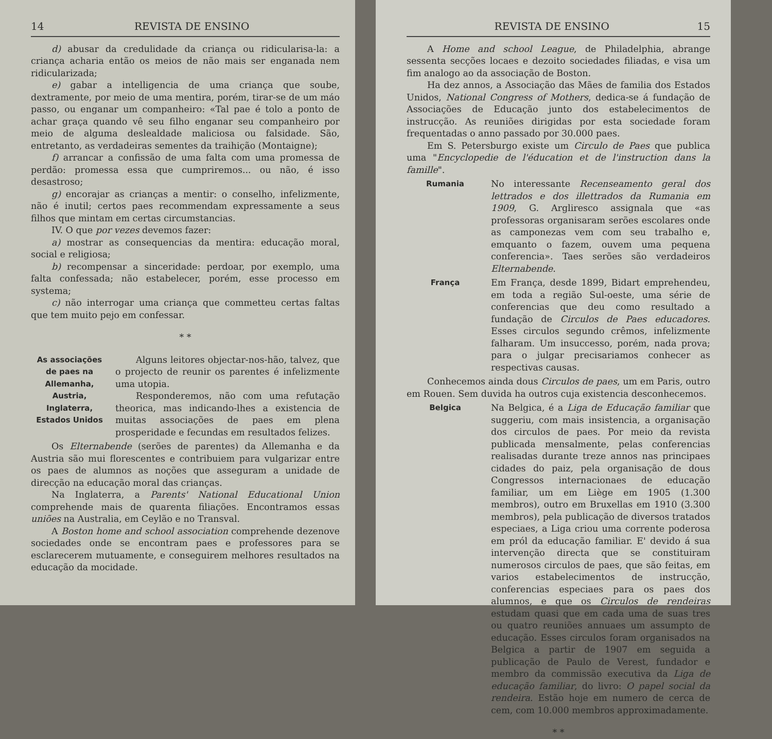14 REVISTA DE ENSINO
d) abusar da credulidade da criança ou ridicularisa-la: a criança acharia então os meios de não mais ser enganada nem ridicularizada;
e) gabar a intelligencia de uma criança que soube, dextramente, por meio de uma mentira, porém, tirar-se de um máo passo, ou enganar um companheiro: «Tal pae é tolo a ponto de achar graça quando vê seu filho enganar seu companheiro por meio de alguma deslealdade maliciosa ou falsidade. São, entretanto, as verdadeiras sementes da traihição (Montaigne);
f) arrancar a confissão de uma falta com uma promessa de perdão: promessa essa que cumpriremos... ou não, é isso desastroso;
g) encorajar as crianças a mentir: o conselho, infelizmente, não é inutil; certos paes recommendam expressamente a seus filhos que mintam em certas circumstancias.
IV. O que por vezes devemos fazer:
a) mostrar as consequencias da mentira: educação moral, social e religiosa;
b) recompensar a sinceridade: perdoar, por exemplo, uma falta confessada; não estabelecer, porém, esse processo em systema;
c) não interrogar uma criança que commetteu certas faltas que tem muito pejo em confessar.
* *
As associações de paes na Allemanha, Austria, Inglaterra, Estados Unidos
Alguns leitores objectar-nos-hão, talvez, que o projecto de reunir os parentes é infelizmente uma utopia.
Responderemos, não com uma refutação theorica, mas indicando-lhes a existencia de muitas associações de paes em plena prosperidade e fecundas em resultados felizes.
Os Elternabende (serões de parentes) da Allemanha e da Austria são mui florescentes e contribuiem para vulgarizar entre os paes de alumnos as noções que asseguram a unidade de direcção na educação moral das crianças.
Na Inglaterra, a Parents' National Educational Union comprehende mais de quarenta filiações. Encontramos essas uniões na Australia, em Ceylão e no Transval.
A Boston home and school association comprehende dezenove sociedades onde se encontram paes e professores para se esclarecerem mutuamente, e conseguirem melhores resultados na educação da mocidade.
REVISTA DE ENSINO 15
A Home and school League, de Philadelphia, abrange sessenta secções locaes e dezoito sociedades filiadas, e visa um fim analogo ao da associação de Boston.
Ha dez annos, a Associação das Mães de familia dos Estados Unidos, National Congress of Mothers, dedica-se á fundação de Associações de Educação junto dos estabelecimentos de instrucção. As reuniões dirigidas por esta sociedade foram frequentadas o anno passado por 30.000 paes.
Em S. Petersburgo existe um Circulo de Paes que publica uma "Encyclopedie de l'éducation et de l'instruction dans la famille".
Rumania
No interessante Recenseamento geral dos lettrados e dos illettrados da Rumania em 1909, G. Argliresco assignala que «as professoras organisaram serões escolares onde as camponezas vem com seu trabalho e, emquanto o fazem, ouvem uma pequena conferencia». Taes serões são verdadeiros Elternabende.
França
Em França, desde 1899, Bidart emprehendeu, em toda a região Sul-oeste, uma série de conferencias que deu como resultado a fundação de Circulos de Paes educadores. Esses circulos segundo crêmos, infelizmente falharam. Um insuccesso, porém, nada prova; para o julgar precisariamos conhecer as respectivas causas.
Conhecemos ainda dous Circulos de paes, um em Paris, outro em Rouen. Sem duvida ha outros cuja existencia desconhecemos.
Belgica
Na Belgica, é a Liga de Educação familiar que suggeriu, com mais insistencia, a organisação dos circulos de paes. Por meio da revista publicada mensalmente, pelas conferencias realisadas durante treze annos nas principaes cidades do paiz, pela organisação de dous Congressos internacionaes de educação familiar, um em Liège em 1905 (1.300 membros), outro em Bruxellas em 1910 (3.300 membros), pela publicação de diversos tratados especiaes, a Liga criou uma corrente poderosa em pról da educação familiar. E' devido á sua intervenção directa que se constituiram numerosos circulos de paes, que são feitas, em varios estabelecimentos de instrucção, conferencias especiaes para os paes dos alumnos, e que os Circulos de rendeiras estudam quasi que em cada uma de suas tres ou quatro reuniões annuaes um assumpto de educação. Esses circulos foram organisados na Belgica a partir de 1907 em seguida a publicação de Paulo de Verest, fundador e membro da commissão executiva da Liga de educação familiar, do livro: O papel social da rendeira. Estão hoje em numero de cerca de cem, com 10.000 membros approximadamente.
* *